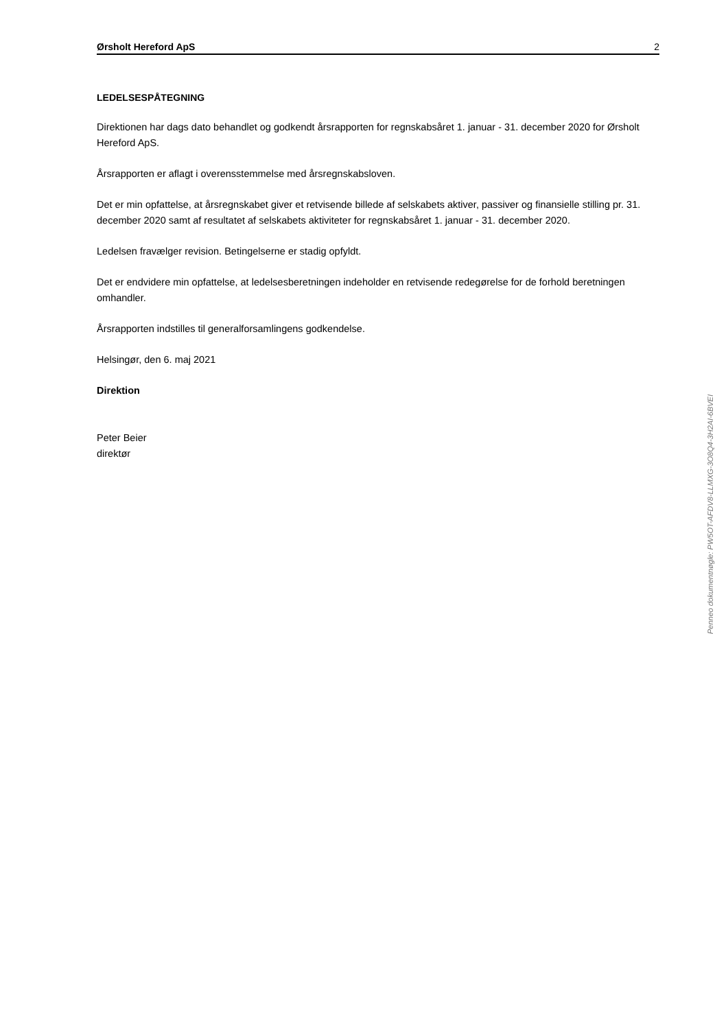Ørsholt Hereford ApS 2
LEDELSESPÅTEGNING
Direktionen har dags dato behandlet og godkendt årsrapporten for regnskabsåret 1. januar - 31. december 2020 for Ørsholt Hereford ApS.
Årsrapporten er aflagt i overensstemmelse med årsregnskabsloven.
Det er min opfattelse, at årsregnskabet giver et retvisende billede af selskabets aktiver, passiver og finansielle stilling pr. 31. december 2020 samt af resultatet af selskabets aktiviteter for regnskabsåret 1. januar - 31. december 2020.
Ledelsen fravælger revision. Betingelserne er stadig opfyldt.
Det er endvidere min opfattelse, at ledelsesberetningen indeholder en retvisende redegørelse for de forhold beretningen omhandler.
Årsrapporten indstilles til generalforsamlingens godkendelse.
Helsingør, den 6. maj 2021
Direktion
Peter Beier
direktør
Penneo dokumentnøgle: PW5OT-AFDV8-LLMXG-3O8Q4-3H2AI-6BVEI